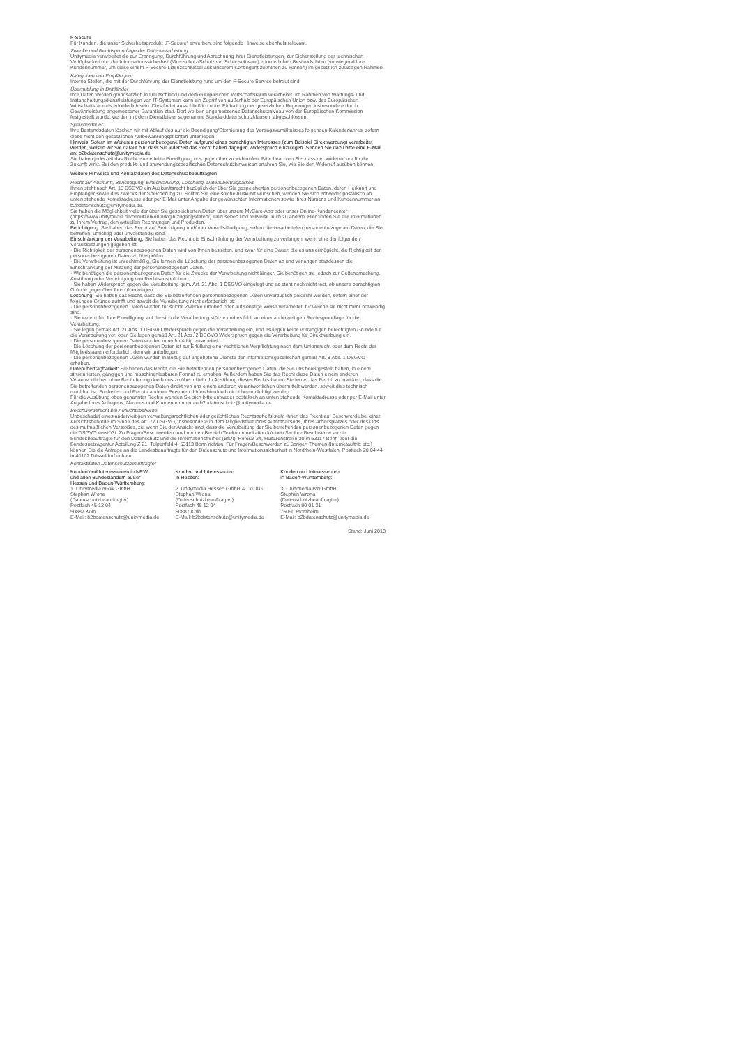F-Secure
Für Kunden, die unser Sicherheitsprodukt „F-Secure“ erwerben, sind folgende Hinweise ebenfalls relevant.
Zwecke und Rechtsgrundlage der Datenverarbeitung
Unitymedia verarbeitet die zur Erbringung, Durchführung und Abrechnung ihrer Dienstleistungen, zur Sicherstellung der technischen Verfügbarkeit und der Informationssicherheit (Virenschutz/Schutz vor Schadsoftware) erforderlichen Bestandsdaten (vorwiegend Ihre Kundennummer, um diese einem F-Secure-Lizenzschlüssel aus unserem Kontingent zuordnen zu können) im gesetzlich zulässigen Rahmen.
Kategorien von Empfängern
Interne Stellen, die mit der Durchführung der Dienstleistung rund um den F-Secure Service betraut sind
Übermittlung in Drittländer
Ihre Daten werden grundsätzlich in Deutschland und dem europäischen Wirtschaftsraum verarbeitet. Im Rahmen von Wartungs- und Instandhaltungsdienstleistungen von IT-Systemen kann ein Zugriff von außerhalb der Europäischen Union bzw. des Europäischen Wirtschaftsraumes erforderlich sein. Dies findet ausschließlich unter Einhaltung der gesetzlichen Regelungen insbesondere durch Gewährleistung angemessener Garantien statt. Dort wo kein angemessenes Datenschutzniveau von der Europäischen Kommission festgestellt wurde, werden mit dem Dienstleister sogenannte Standarddatenschutzklauseln abgeschlossen.
Speicherdauer
Ihre Bestandsdaten löschen wir mit Ablauf des auf die Beendigung/Stornierung des Vertragsverhältnisses folgenden Kalenderjahres, sofern diese nicht den gesetzlichen Aufbewahrungspflichten unterliegen.
Hinweis: Sofern im Weiteren personenbezogene Daten aufgrund eines berechtigten Interesses (zum Beispiel Direktwerbung) verarbeitet werden, weisen wir Sie darauf hin, dass Sie jederzeit das Recht haben dagegen Widerspruch einzulegen. Senden Sie dazu bitte eine E-Mail an: b2bdatenschutz@unitymedia.de
Sie haben jederzeit das Recht eine erteilte Einwilligung uns gegenüber zu widerrufen. Bitte beachten Sie, dass der Widerruf nur für die Zukunft wirkt. Bei den produkt- und anwendungsspezifischen Datenschutzhinweisen erfahren Sie, wie Sie den Widerruf ausüben können.
Weitere Hinweise und Kontaktdaten des Datenschutzbeauftragten
Recht auf Auskunft, Berichtigung, Einschränkung, Löschung, Datenübertragbarkeit
Ihnen steht nach Art. 15 DSGVO ein Auskunftsrecht bezüglich der über Sie gespeicherten personenbezogenen Daten, deren Herkunft und Empfänger sowie des Zwecks der Speicherung zu. Sollten Sie eine solche Auskunft wünschen, wenden Sie sich entweder postalisch an unten stehende Kontaktadresse oder per E-Mail unter Angabe der gewünschten Informationen sowie Ihres Namens und Kundennummer an b2bdatenschutz@unitymedia.de.
Sie haben die Möglichkeit viele der über Sie gespeicherten Daten über unsere MyCare-App oder unser Online-Kundencenter (https://www.unitymedia.de/benutzerkonto/login/zugangsdaten/) einzusehen und teilweise auch zu ändern. Hier finden Sie alle Informationen zu Ihrem Vertrag, den aktuellen Rechnungen und Produkten.
Berichtigung: Sie haben das Recht auf Berichtigung und/oder Vervollständigung, sofern die verarbeiteten personenbezogenen Daten, die Sie betreffen, unrichtig oder unvollständig sind.
Einschränkung der Verarbeitung: Sie haben das Recht die Einschränkung der Verarbeitung zu verlangen, wenn eine der folgenden Voraussetzungen gegeben ist:
· Die Richtigkeit der personenbezogenen Daten wird von Ihnen bestritten, und zwar für eine Dauer, die es uns ermöglicht, die Richtigkeit der personenbezogenen Daten zu überprüfen.
· Die Verarbeitung ist unrechtmäßig, Sie lehnen die Löschung der personenbezogenen Daten ab und verlangen stattdessen die Einschränkung der Nutzung der personenbezogenen Daten.
· Wir benötigen die personenbezogenen Daten für die Zwecke der Verarbeitung nicht länger, Sie benötigen sie jedoch zur Geltendmachung, Ausübung oder Verteidigung von Rechtsansprüchen.
· Sie haben Widerspruch gegen die Verarbeitung gem. Art. 21 Abs. 1 DSGVO eingelegt und es steht noch nicht fest, ob unsere berechtigten Gründe gegenüber Ihren überwiegen.
Löschung: Sie haben das Recht, dass die Sie betreffenden personenbezogenen Daten unverzüglich gelöscht werden, sofern einer der folgenden Gründe zutrifft und soweit die Verarbeitung nicht erforderlich ist:
· Die personenbezogenen Daten wurden für solche Zwecke erhoben oder auf sonstige Weise verarbeitet, für welche sie nicht mehr notwendig sind.
· Sie widerrufen Ihre Einwilligung, auf die sich die Verarbeitung stützte und es fehlt an einer anderweitigen Rechtsgrundlage für die Verarbeitung.
· Sie legen gemäß Art. 21 Abs. 1 DSGVO Widerspruch gegen die Verarbeitung ein, und es liegen keine vorrangigen berechtigten Gründe für die Verarbeitung vor, oder Sie legen gemäß Art. 21 Abs. 2 DSGVO Widerspruch gegen die Verarbeitung für Direktwerbung ein.
· Die personenbezogenen Daten wurden unrechtmäßig verarbeitet.
· Die Löschung der personenbezogenen Daten ist zur Erfüllung einer rechtlichen Verpflichtung nach dem Unionsrecht oder dem Recht der Mitgliedstaaten erforderlich, dem wir unterliegen.
· Die personenbezogenen Daten wurden in Bezug auf angebotene Dienste der Informationsgesellschaft gemäß Art. 8 Abs. 1 DSGVO erhoben.
Datenübertragbarkeit: Sie haben das Recht, die Sie betreffenden personenbezogenen Daten, die Sie uns bereitgestellt haben, in einem strukturierten, gängigen und maschinenlesbaren Format zu erhalten. Außerdem haben Sie das Recht diese Daten einem anderen Verantwortlichen ohne Behinderung durch uns zu übermitteln. In Ausübung dieses Rechts haben Sie ferner das Recht, zu erwirken, dass die Sie betreffenden personenbezogenen Daten direkt von uns einem anderen Verantwortlichen übermittelt werden, soweit dies technisch machbar ist. Freiheiten und Rechte anderer Personen dürfen hierdurch nicht beeinträchtigt werden.
Für die Ausübung oben genannter Rechte wenden Sie sich bitte entweder postalisch an unten stehende Kontaktadresse oder per E-Mail unter Angabe Ihres Anliegens, Namens und Kundennummer an b2bdatenschutz@unitymedia.de.
Beschwerderecht bei Aufsichtsbehörde
Unbeschadet eines anderweitigen verwaltungsrechtlichen oder gerichtlichen Rechtsbehelfs steht Ihnen das Recht auf Beschwerde bei einer Aufsichtsbehörde im Sinne des Art. 77 DSGVO, insbesondere in dem Mitgliedstaat Ihres Aufenthaltsorts, Ihres Arbeitsplatzes oder des Orts des mutmaßlichen Verstoßes, zu, wenn Sie der Ansicht sind, dass die Verarbeitung der Sie betreffenden personenbezogenen Daten gegen die DSGVO verstößt. Zu Fragen/Beschwerden rund um den Bereich Telekommunikation können Sie Ihre Beschwerde an die Bundesbeauftragte für den Datenschutz und die Informationsfreiheit (BfDI), Referat 24, Husarenstraße 30 in 53117 Bonn oder die Bundesnetzagentur Abteilung Z 21, Tulpenfeld 4, 53113 Bonn richten. Für Fragen/Beschwerden zu übrigen Themen (Internetauftritt etc.) können Sie die Anfrage an die Landesbeauftragte für den Datenschutz und Informationssicherheit in Nordrhein-Westfalen, Postfach 20 04 44 in 40102 Düsseldorf richten.
Kontaktdaten Datenschutzbeauftragter
Kunden und Interessenten in NRW
und allen Bundesländern außer
Hessen und Baden-Württemberg:
1. Unitymedia NRW GmbH
Stephan Wrona
(Datenschutzbeauftragter)
Postfach 45 12 04
50887 Köln
E-Mail: b2bdatenschutz@unitymedia.de
Kunden und Interessenten
in Hessen:
2. Unitymedia Hessen GmbH & Co. KG
Stephan Wrona
(Datenschutzbeauftragter)
Postfach 45 12 04
50887 Köln
E-Mail: b2bdatenschutz@unitymedia.de
Kunden und Interessenten
in Baden-Württemberg:
3. Unitymedia BW GmbH
Stephan Wrona
(Datenschutzbeauftragter)
Postfach 90 01 31
75090 Pforzheim
E-Mail: b2bdatenschutz@unitymedia.de
Stand: Juni 2018